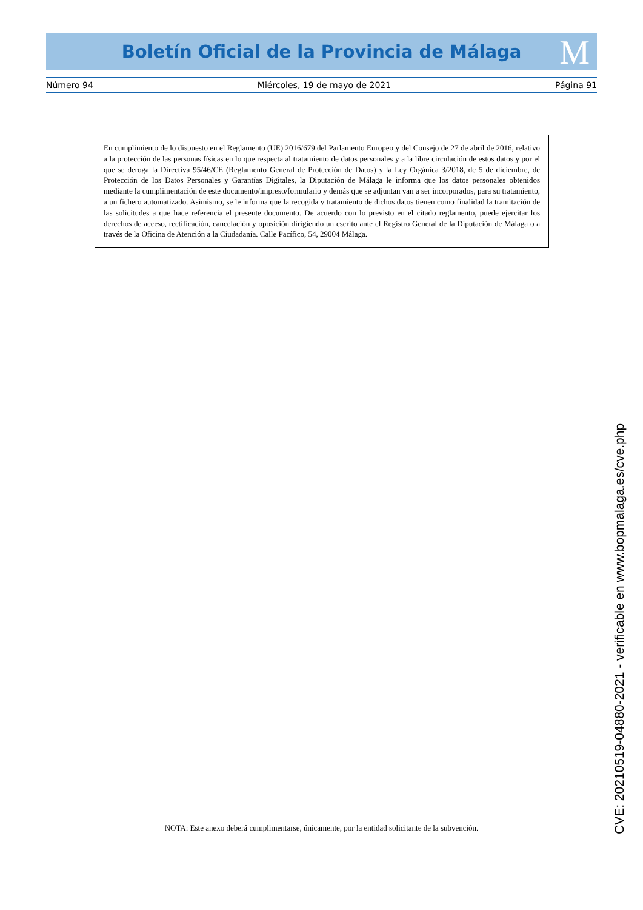Boletín Oficial de la Provincia de Málaga M
Número 94 Miércoles, 19 de mayo de 2021 Página 91
En cumplimiento de lo dispuesto en el Reglamento (UE) 2016/679 del Parlamento Europeo y del Consejo de 27 de abril de 2016, relativo a la protección de las personas físicas en lo que respecta al tratamiento de datos personales y a la libre circulación de estos datos y por el que se deroga la Directiva 95/46/CE (Reglamento General de Protección de Datos) y la Ley Orgánica 3/2018, de 5 de diciembre, de Protección de los Datos Personales y Garantías Digitales, la Diputación de Málaga le informa que los datos personales obtenidos mediante la cumplimentación de este documento/impreso/formulario y demás que se adjuntan van a ser incorporados, para su tratamiento, a un fichero automatizado. Asimismo, se le informa que la recogida y tratamiento de dichos datos tienen como finalidad la tramitación de las solicitudes a que hace referencia el presente documento. De acuerdo con lo previsto en el citado reglamento, puede ejercitar los derechos de acceso, rectificación, cancelación y oposición dirigiendo un escrito ante el Registro General de la Diputación de Málaga o a través de la Oficina de Atención a la Ciudadanía. Calle Pacífico, 54, 29004 Málaga.
NOTA: Este anexo deberá cumplimentarse, únicamente, por la entidad solicitante de la subvención.
CVE: 20210519-04880-2021 - verificable en www.bopmalaga.es/cve.php